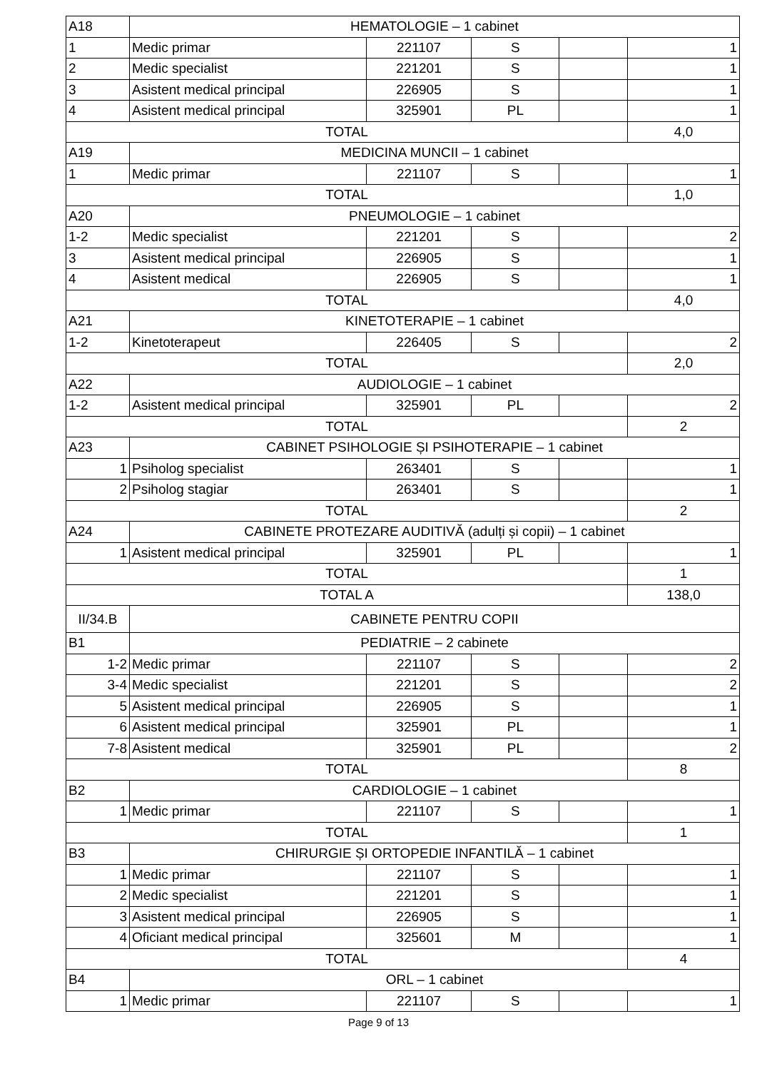| A18 | HEMATOLOGIE – 1 cabinet | | | | |
| 1 | Medic primar | 221107 | S | | 1 |
| 2 | Medic specialist | 221201 | S | | 1 |
| 3 | Asistent medical principal | 226905 | S | | 1 |
| 4 | Asistent medical principal | 325901 | PL | | 1 |
| TOTAL | | | | | 4,0 |
| A19 | MEDICINA MUNCII – 1 cabinet | | | | |
| 1 | Medic primar | 221107 | S | | 1 |
| TOTAL | | | | | 1,0 |
| A20 | PNEUMOLOGIE – 1 cabinet | | | | |
| 1-2 | Medic specialist | 221201 | S | | 2 |
| 3 | Asistent medical principal | 226905 | S | | 1 |
| 4 | Asistent medical | 226905 | S | | 1 |
| TOTAL | | | | | 4,0 |
| A21 | KINETOTERAPIE – 1 cabinet | | | | |
| 1-2 | Kinetoterapeut | 226405 | S | | 2 |
| TOTAL | | | | | 2,0 |
| A22 | AUDIOLOGIE – 1 cabinet | | | | |
| 1-2 | Asistent medical principal | 325901 | PL | | 2 |
| TOTAL | | | | | 2 |
| A23 | CABINET PSIHOLOGIE ȘI PSIHOTERAPIE – 1 cabinet | | | | |
| 1 | Psiholog specialist | 263401 | S | | 1 |
| 2 | Psiholog stagiar | 263401 | S | | 1 |
| TOTAL | | | | | 2 |
| A24 | CABINETE PROTEZARE AUDITIVĂ (adulți și copii) – 1 cabinet | | | | |
| 1 | Asistent medical principal | 325901 | PL | | 1 |
| TOTAL | | | | | 1 |
| TOTAL A | | | | | 138,0 |
| II/34.B | CABINETE PENTRU COPII | | | | |
| B1 | PEDIATRIE – 2 cabinete | | | | |
| 1-2 | Medic primar | 221107 | S | | 2 |
| 3-4 | Medic specialist | 221201 | S | | 2 |
| 5 | Asistent medical principal | 226905 | S | | 1 |
| 6 | Asistent medical principal | 325901 | PL | | 1 |
| 7-8 | Asistent medical | 325901 | PL | | 2 |
| TOTAL | | | | | 8 |
| B2 | CARDIOLOGIE – 1 cabinet | | | | |
| 1 | Medic primar | 221107 | S | | 1 |
| TOTAL | | | | | 1 |
| B3 | CHIRURGIE ȘI ORTOPEDIE INFANTILĂ – 1 cabinet | | | | |
| 1 | Medic primar | 221107 | S | | 1 |
| 2 | Medic specialist | 221201 | S | | 1 |
| 3 | Asistent medical principal | 226905 | S | | 1 |
| 4 | Oficiant medical principal | 325601 | M | | 1 |
| TOTAL | | | | | 4 |
| B4 | ORL – 1 cabinet | | | | |
| 1 | Medic primar | 221107 | S | | 1 |
Page 9 of 13